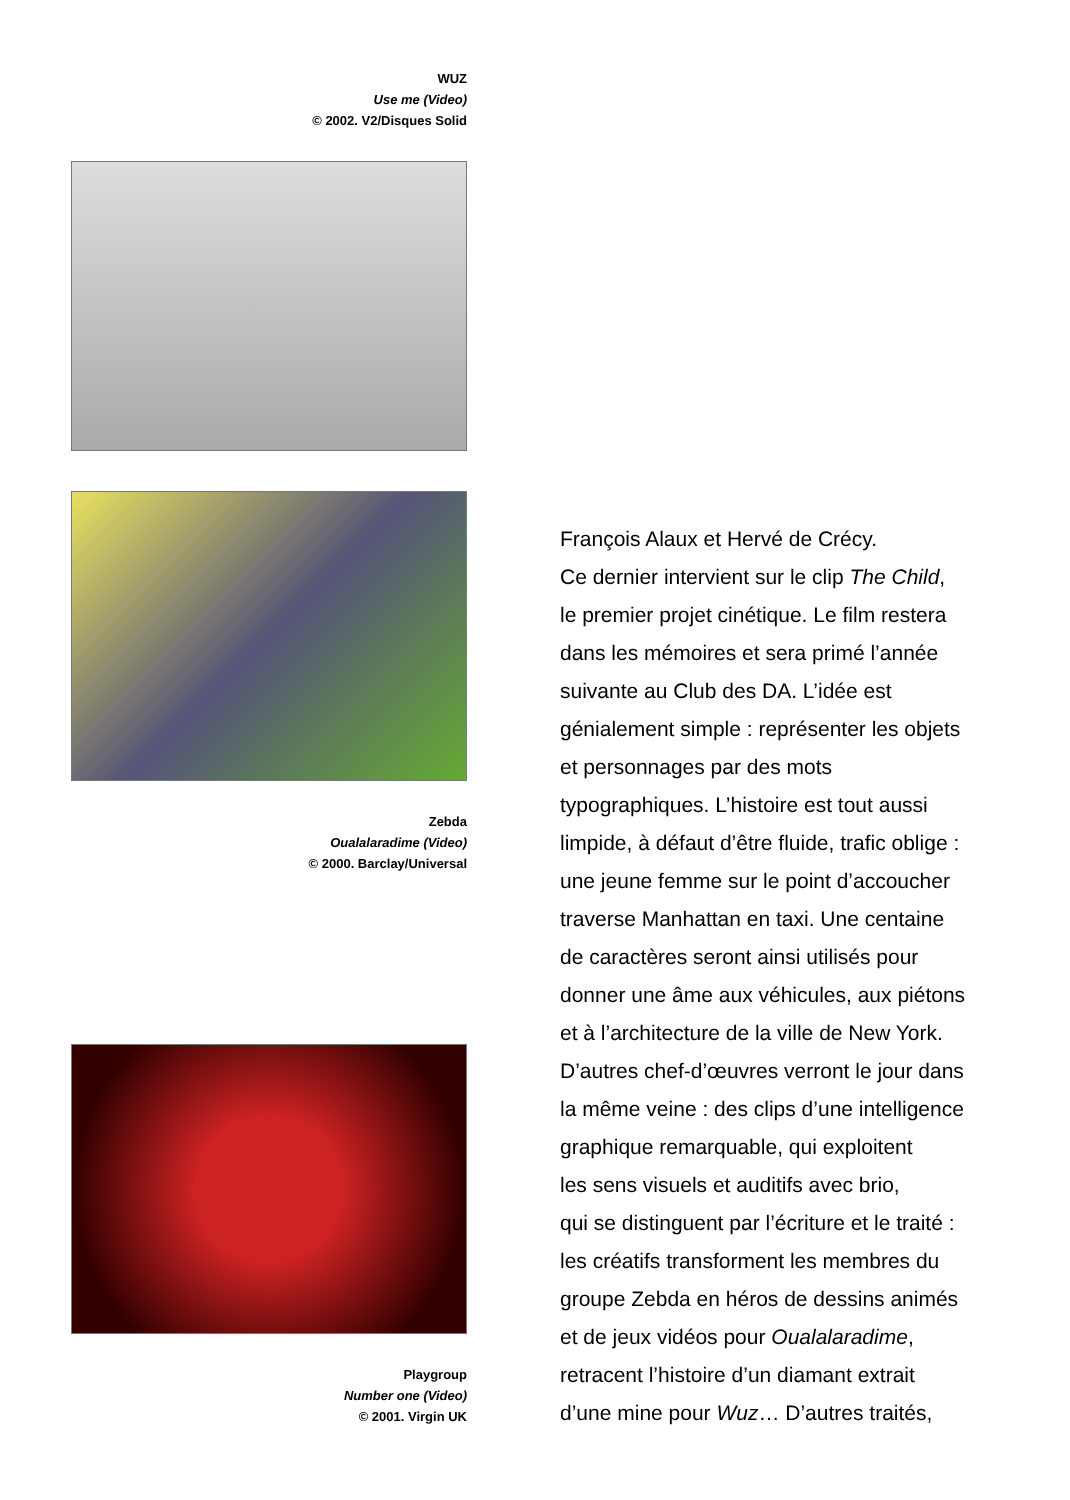WUZ
Use me (Video)
© 2002. V2/Disques Solid
Zebda
Oualalaradime (Video)
© 2000. Barclay/Universal
Playgroup
Number one (Video)
© 2001. Virgin UK
François Alaux et Hervé de Crécy.
Ce dernier intervient sur le clip The Child,
le premier projet cinétique. Le film restera
dans les mémoires et sera primé l’année
suivante au Club des DA. L’idée est
génialement simple : représenter les objets
et personnages par des mots
typographiques. L’histoire est tout aussi
limpide, à défaut d’être fluide, trafic oblige :
une jeune femme sur le point d’accoucher
traverse Manhattan en taxi. Une centaine
de caractères seront ainsi utilisés pour
donner une âme aux véhicules, aux piétons
et à l’architecture de la ville de New York.
D’autres chef-d’œuvres verront le jour dans
la même veine : des clips d’une intelligence
graphique remarquable, qui exploitent
les sens visuels et auditifs avec brio,
qui se distinguent par l’écriture et le traité :
les créatifs transforment les membres du
groupe Zebda en héros de dessins animés
et de jeux vidéos pour Oualalaradime,
retracent l’histoire d’un diamant extrait
d’une mine pour Wuz… D’autres traités,